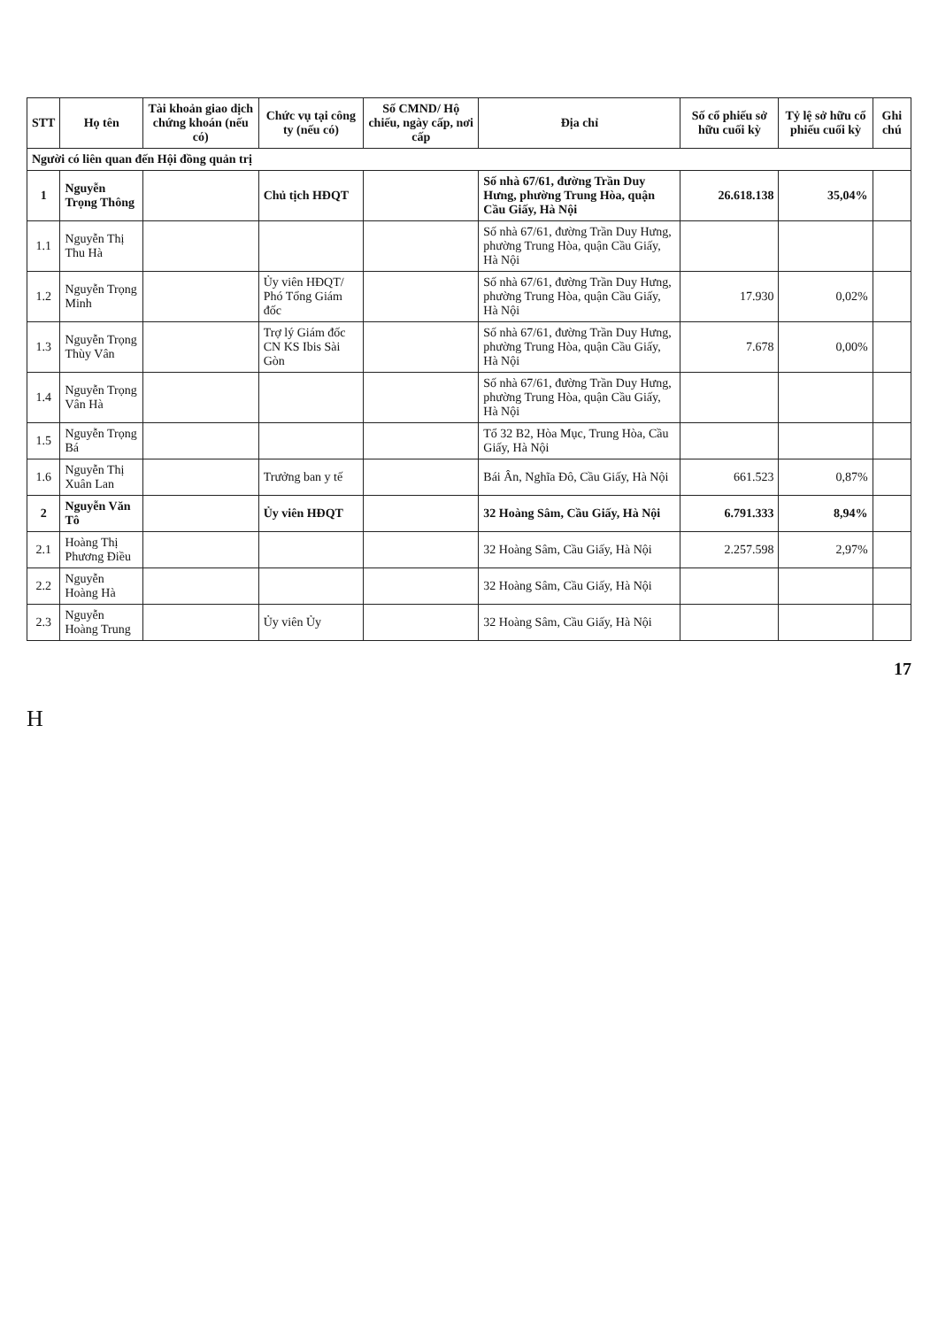| STT | Họ tên | Tài khoản giao dịch chứng khoán (nếu có) | Chức vụ tại công ty (nếu có) | Số CMND/ Hộ chiếu, ngày cấp, nơi cấp | Địa chỉ | Số cổ phiếu sở hữu cuối kỳ | Tỷ lệ sở hữu cổ phiếu cuối kỳ | Ghi chú |
| --- | --- | --- | --- | --- | --- | --- | --- | --- |
| Người có liên quan đến Hội đồng quản trị | | | | | | | | |
| 1 | Nguyễn Trọng Thông | | Chủ tịch HĐQT | | Số nhà 67/61, đường Trần Duy Hưng, phường Trung Hòa, quận Cầu Giấy, Hà Nội | 26.618.138 | 35,04% | |
| 1.1 | Nguyễn Thị Thu Hà | | | | Số nhà 67/61, đường Trần Duy Hưng, phường Trung Hòa, quận Cầu Giấy, Hà Nội | | | |
| 1.2 | Nguyễn Trọng Minh | | Ủy viên HĐQT/ Phó Tổng Giám đốc | | Số nhà 67/61, đường Trần Duy Hưng, phường Trung Hòa, quận Cầu Giấy, Hà Nội | 17.930 | 0,02% | |
| 1.3 | Nguyễn Trọng Thùy Vân | | Trợ lý Giám đốc CN KS Ibis Sài Gòn | | Số nhà 67/61, đường Trần Duy Hưng, phường Trung Hòa, quận Cầu Giấy, Hà Nội | 7.678 | 0,00% | |
| 1.4 | Nguyễn Trọng Vân Hà | | | | Số nhà 67/61, đường Trần Duy Hưng, phường Trung Hòa, quận Cầu Giấy, Hà Nội | | | |
| 1.5 | Nguyễn Trọng Bá | | | | Tổ 32 B2, Hòa Mục, Trung Hòa, Cầu Giấy, Hà Nội | | | |
| 1.6 | Nguyễn Thị Xuân Lan | | Trưởng ban y tế | | Bái Ân, Nghĩa Đô, Cầu Giấy, Hà Nội | 661.523 | 0,87% | |
| 2 | Nguyễn Văn Tô | | Ủy viên HĐQT | | 32 Hoàng Sâm, Cầu Giấy, Hà Nội | 6.791.333 | 8,94% | |
| 2.1 | Hoàng Thị Phương Điều | | | | 32 Hoàng Sâm, Cầu Giấy, Hà Nội | 2.257.598 | 2,97% | |
| 2.2 | Nguyễn Hoàng Hà | | | | 32 Hoàng Sâm, Cầu Giấy, Hà Nội | | | |
| 2.3 | Nguyễn Hoàng Trung | | Ủy viên Ủy | | 32 Hoàng Sâm, Cầu Giấy, Hà Nội | | | |
17
H